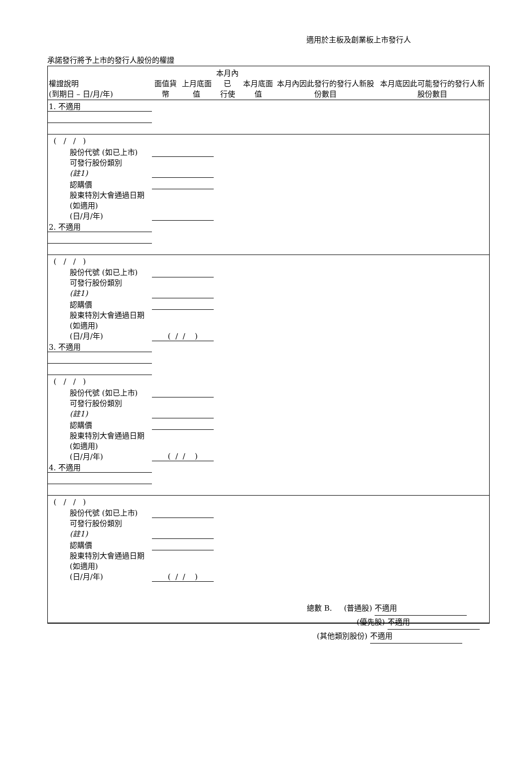適用於主板及創業板上市發行人
承諾發行將予上市的發行人股份的權證
| 權證說明 (到期日 – 日/月/年) | 面值貨幣 | 上月底面值 | 本月內已 行使 | 本月底面值 | 本月內因此發行的發行人新股份數目 | 本月底因此可能發行的發行人新股份數目 |
| --- | --- | --- | --- | --- | --- | --- |
| 1. 不適用 | | | | | | |
| ( / / ) | | | | | | |
| 股份代號 (如已上市) | | | | | | |
| 可發行股份類別 (註1) | | | | | | |
| 認購價 | | | | | | |
| 股東特別大會通過日期 (如適用) (日/月/年) | | | | | | |
| 2. 不適用 | | | | | | |
| ( / / ) | | | | | | |
| 股份代號 (如已上市) | | | | | | |
| 可發行股份類別 (註1) | | | | | | |
| 認購價 | | | | | | |
| 股東特別大會通過日期 (如適用) (日/月/年) | ( / / ) | | | | | |
| 3. 不適用 | | | | | | |
| ( / / ) | | | | | | |
| 股份代號 (如已上市) | | | | | | |
| 可發行股份類別 (註1) | | | | | | |
| 認購價 | | | | | | |
| 股東特別大會通過日期 (如適用) (日/月/年) | ( / / ) | | | | | |
| 4. 不適用 | | | | | | |
| ( / / ) | | | | | | |
| 股份代號 (如已上市) | | | | | | |
| 可發行股份類別 (註1) | | | | | | |
| 認購價 | | | | | | |
| 股東特別大會通過日期 (如適用) (日/月/年) | ( / / ) | | | | | |
總數 B. (普通股) 不適用
(優先股) 不適用
(其他類別股份) 不適用